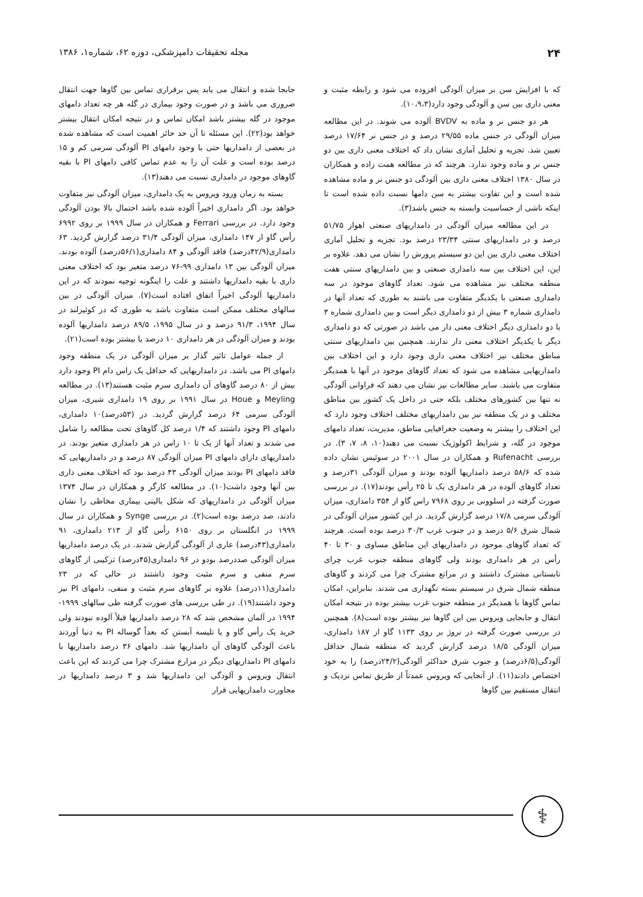۲۴ مجله تحقیقات دامپزشکی، دوره ۶۲، شماره۱، ۱۳۸۶
که با افزایش سن بر میزان آلودگی افزوده می شود و رابطه مثبت و معنی داری بین سن و آلودگی وجود دارد(۱۰،۹،۳).
هر دو جنس نر و ماده به BVDV آلوده می شوند. در این مطالعه میزان آلودگی در جنس ماده ۲۹/۵۵ درصد و در جنس نر ۱۷/۶۴ درصد تعیین شد. تجزیه و تحلیل آماری نشان داد که اختلاف معنی داری بین دو جنس نر و ماده وجود ندارد. هرچند که در مطالعه همت زاده و همکاران در سال ۱۳۸۰ اختلاف معنی داری بین آلودگی دو جنس نر و ماده مشاهده شده است و این تفاوت بیشتر به سن دامها نسبت داده شده است تا اینکه ناشی از حساسیت وابسته به جنس باشد(۳).
در این مطالعه میزان آلودگی در دامداریهای صنعتی اهواز ۵۱/۷۵ درصد و در دامداریهای سنتی ۲۳/۳۴ درصد بود. تجزیه و تحلیل آماری اختلاف معنی داری بین این دو سیستم پرورش را نشان می دهد. علاوه بر این، این اختلاف بین سه دامداری صنعتی و بین دامداریهای سنتی هفت منطقه مختلف نیز مشاهده می شود. تعداد گاوهای موجود در سه دامداری صنعتی با یکدیگر متفاوت می باشند به طوری که تعداد آنها در دامداری شماره ۳ بیش از دو دامداری دیگر است و بین دامداری شماره ۳ با دو دامداری دیگر اختلاف معنی دار می باشد در صورتی که دو دامداری دیگر با یکدیگر اختلاف معنی دار ندارند. همچنین بین دامداریهای سنتی مناطق مختلف نیز اختلاف معنی داری وجود دارد و این اختلاف بین دامداریهایی مشاهده می شود که تعداد گاوهای موجود در آنها با همدیگر متفاوت می باشند. سایر مطالعات نیز نشان می دهند که فراوانی آلودگی نه تنها بین کشورهای مختلف بلکه حتی در داخل یک کشور بین مناطق مختلف و در یک منطقه نیز بین دامداریهای مختلف اختلاف وجود دارد که این اختلاف را بیشتر به وضعیت جغرافیایی مناطق، مدیریت، تعداد دامهای موجود در گله، و شرایط اکولوژیک نسبت می دهند(۱۰، ۸، ۷، ۳). در بررسی Rufenacht و همکاران در سال ۲۰۰۱ در سوئیس نشان داده شده که ۵۸/۶ درصد دامداریها آلوده بودند و میزان آلودگی ۳۱درصد و تعداد گاوهای آلوده در هر دامداری یک تا ۲۵ رأس بودند(۱۷). در بررسی صورت گرفته در اسلوونی بر روی ۷۹۶۸ راس گاو از ۳۵۴ دامداری، میزان آلودگی سرمی ۱۷/۸ درصد گزارش گردید. در این کشور میزان آلودگی در شمال شرق ۵/۶ درصد و در جنوب غرب ۳۰/۳ درصد بوده است. هرچند که تعداد گاوهای موجود در دامداریهای این مناطق مساوی و ۳۰ تا ۴۰ رأس در هر دامداری بودند ولی گاوهای منطقه جنوب غرب چرای تابستانی مشترک داشتند و در مراتع مشترک چرا می کردند و گاوهای منطقه شمال شرق در سیستم بسته نگهداری می شدند. بنابراین، امکان تماس گاوها با همدیگر در منطقه جنوب غرب بیشتر بوده در نتیجه امکان انتقال و جابجایی ویروس بین این گاوها نیز بیشتر بوده است(۸). همچنین در بررسی صورت گرفته در نروژ بر روی ۱۱۳۳ گاو از ۱۸۷ دامداری، میزان آلودگی ۱۸/۵ درصد گزارش گردید که منطقه شمال حداقل آلودگی(۶/۵درصد) و جنوب شرق حداکثر آلودگی(۲۴/۲درصد) را به خود اختصاص دادند(۱۱). از آنجایی که ویروس عمدتاً از طریق تماس نزدیک و انتقال مستقیم بین گاوها
جابجا شده و انتقال می یابد پس برقراری تماس بین گاوها جهت انتقال ضروری می باشد و در صورت وجود بیماری در گله هر چه تعداد دامهای موجود در گله بیشتر باشد امکان تماس و در نتیجه امکان انتقال بیشتر خواهد بود(۲۲). این مسئله تا آن حد حائز اهمیت است که مشاهده شده در بعضی از دامداریها حتی با وجود دامهای PI آلودگی سرمی کم و ۱۵ درصد بوده است و علت آن را به عدم تماس کافی دامهای PI با بقیه گاوهای موجود در دامداری نسبت می دهند(۱۳).
بسته به زمان ورود ویروس به یک دامداری، میزان آلودگی نیز متفاوت خواهد بود. اگر دامداری اخیراً آلوده شده باشد احتمال بالا بودن آلودگی وجود دارد. در بررسی Ferrari و همکاران در سال ۱۹۹۹ بر روی ۶۹۹۲ رأس گاو از ۱۴۷ دامداری، میزان آلودگی ۳۱/۴ درصد گزارش گردید. ۶۳ دامداری(۴۲/۹درصد) فاقد آلودگی و ۸۴ دامداری(۵۶/۱درصد) آلوده بودند. میزان آلودگی بین ۱۳ دامداری ۹۹-۷۶ درصد متغیر بود که اختلاف معنی داری با بقیه دامداریها داشتند و علت را اینگونه توجیه نمودند که در این دامداریها آلودگی اخیراً اتفاق افتاده است(۷). میزان آلودگی در بین سالهای مختلف ممکن است متفاوت باشد به طوری که در کوئیزلند در سال ۱۹۹۴، ۹۱/۳ درصد و در سال ۱۹۹۵، ۸۹/۵ درصد دامداریها آلوده بودند و میزان آلودگی در هر دامداری ۱۰ درصد یا بیشتر بوده است(۲۱).
از جمله عوامل تاثیر گذار بر میزان آلودگی در یک منطقه وجود دامهای PI می باشد. در دامداریهایی که حداقل یک راس دام PI وجود دارد بیش از ۸۰ درصد گاوهای آن دامداری سرم مثبت هستند(۱۳). در مطالعه Meyling و Houe در سال ۱۹۹۱ بر روی ۱۹ دامداری شیری، میزان آلودگی سرمی ۶۴ درصد گزارش گردید. در (۵۳درصد)۱۰ دامداری، دامهای PI وجود داشتند که ۱/۴ درصد کل گاوهای تحت مطالعه را شامل می شدند و تعداد آنها از یک تا ۱۰ راس در هر دامداری متغیر بودند. در دامداریهای دارای دامهای PI میزان آلودگی ۸۷ درصد و در دامداریهایی که فاقد دامهای PI بودند میزان آلودگی ۴۳ درصد بود که اختلاف معنی داری بین آنها وجود داشت(۱۰). در مطالعه کارگر و همکاران در سال ۱۳۷۴ میزان آلودگی در دامداریهای که شکل بالینی بیماری مخاطی را نشان دادند، صد درصد بوده است(۲). در بررسی Synge و همکاران در سال ۱۹۹۹ در انگلستان بر روی ۶۱۵۰ رأس گاو از ۲۱۳ دامداری، ۹۱ دامداری(۴۳درصد) عاری از آلودگی گزارش شدند. در یک درصد دامداریها میزان آلودگی صددرصد بودو در ۹۶ دامداری(۴۵درصد) ترکیبی از گاوهای سرم منفی و سرم مثبت وجود داشتند در حالی که در ۲۳ دامداری(۱۱درصد) علاوه بر گاوهای سرم مثبت و منفی، دامهای PI نیز وجود داشتند(۱۹). در طی بررسی های صورت گرفته طی سالهای ۱۹۹۹- ۱۹۹۴ در آلمان مشخص شد که ۲۸ درصد دامداریها قبلاً آلوده نبودند ولی خرید یک رأس گاو و یا تلیسه آبستن که بعداً گوساله PI به دنیا آوردند باعث آلودگی گاوهای آن دامداریها شد. دامهای ۳۶ درصد دامداریها با دامهای PI دامداریهای دیگر در مزارع مشترک چرا می کردند که این باعث انتقال ویروس و آلودگی این دامداریها شد و ۳ درصد دامداریها در مجاورت دامداریهایی قرار
⚕